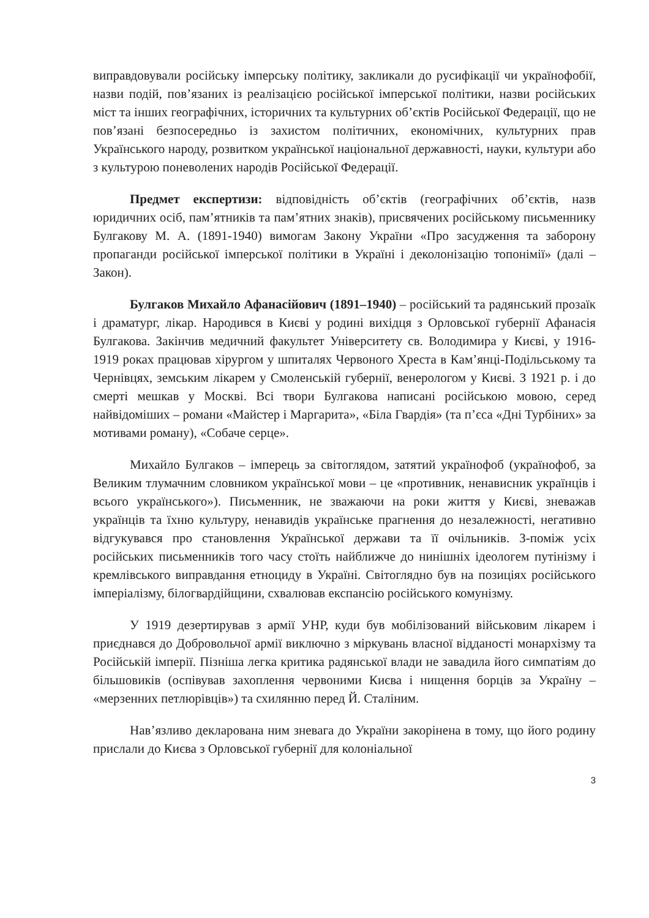виправдовували російську імперську політику, закликали до русифікації чи українофобії, назви подій, пов’язаних із реалізацією російської імперської політики, назви російських міст та інших географічних, історичних та культурних об’єктів Російської Федерації, що не пов’язані безпосередньо із захистом політичних, економічних, культурних прав Українського народу, розвитком української національної державності, науки, культури або з культурою поневолених народів Російської Федерації.
Предмет експертизи: відповідність об’єктів (географічних об’єктів, назв юридичних осіб, пам’ятників та пам’ятних знаків), присвячених російському письменнику Булгакову М. А. (1891-1940) вимогам Закону України «Про засудження та заборону пропаганди російської імперської політики в Україні і деколонізацію топонімії» (далі – Закон).
Булгаков Михайло Афанасійович (1891–1940) – російський та радянський прозаїк і драматург, лікар. Народився в Києві у родині вихідця з Орловської губернії Афанасія Булгакова. Закінчив медичний факультет Університету св. Володимира у Києві, у 1916-1919 роках працював хірургом у шпиталях Червоного Хреста в Кам’янці-Подільському та Чернівцях, земським лікарем у Смоленській губернії, венерологом у Києві. З 1921 р. і до смерті мешкав у Москві. Всі твори Булгакова написані російською мовою, серед найвідоміших – романи «Майстер і Маргарита», «Біла Гвардія» (та п’єса «Дні Турбіних» за мотивами роману), «Собаче серце».
Михайло Булгаков – імперець за світоглядом, затятий українофоб (українофоб, за Великим тлумачним словником української мови – це «противник, ненависник українців і всього українського»). Письменник, не зважаючи на роки життя у Києві, зневажав українців та їхню культуру, ненавидів українське прагнення до незалежності, негативно відгукувався про становлення Української держави та її очільників. З-поміж усіх російських письменників того часу стоїть найближче до нинішніх ідеологем путінізму і кремлівського виправдання етноциду в Україні. Світоглядно був на позиціях російського імперіалізму, білогвардійщини, схвалював експансію російського комунізму.
У 1919 дезертирував з армії УНР, куди був мобілізований військовим лікарем і приєднався до Добровольчої армії виключно з міркувань власної відданості монархізму та Російській імперії. Пізніша легка критика радянської влади не завадила його симпатіям до більшовиків (оспівував захоплення червоними Києва і нищення борців за Україну – «мерзенних петлюрівців») та схилянню перед Й. Сталіним.
Нав’язливо декларована ним зневага до України закорінена в тому, що його родину прислали до Києва з Орловської губернії для колоніальної
3